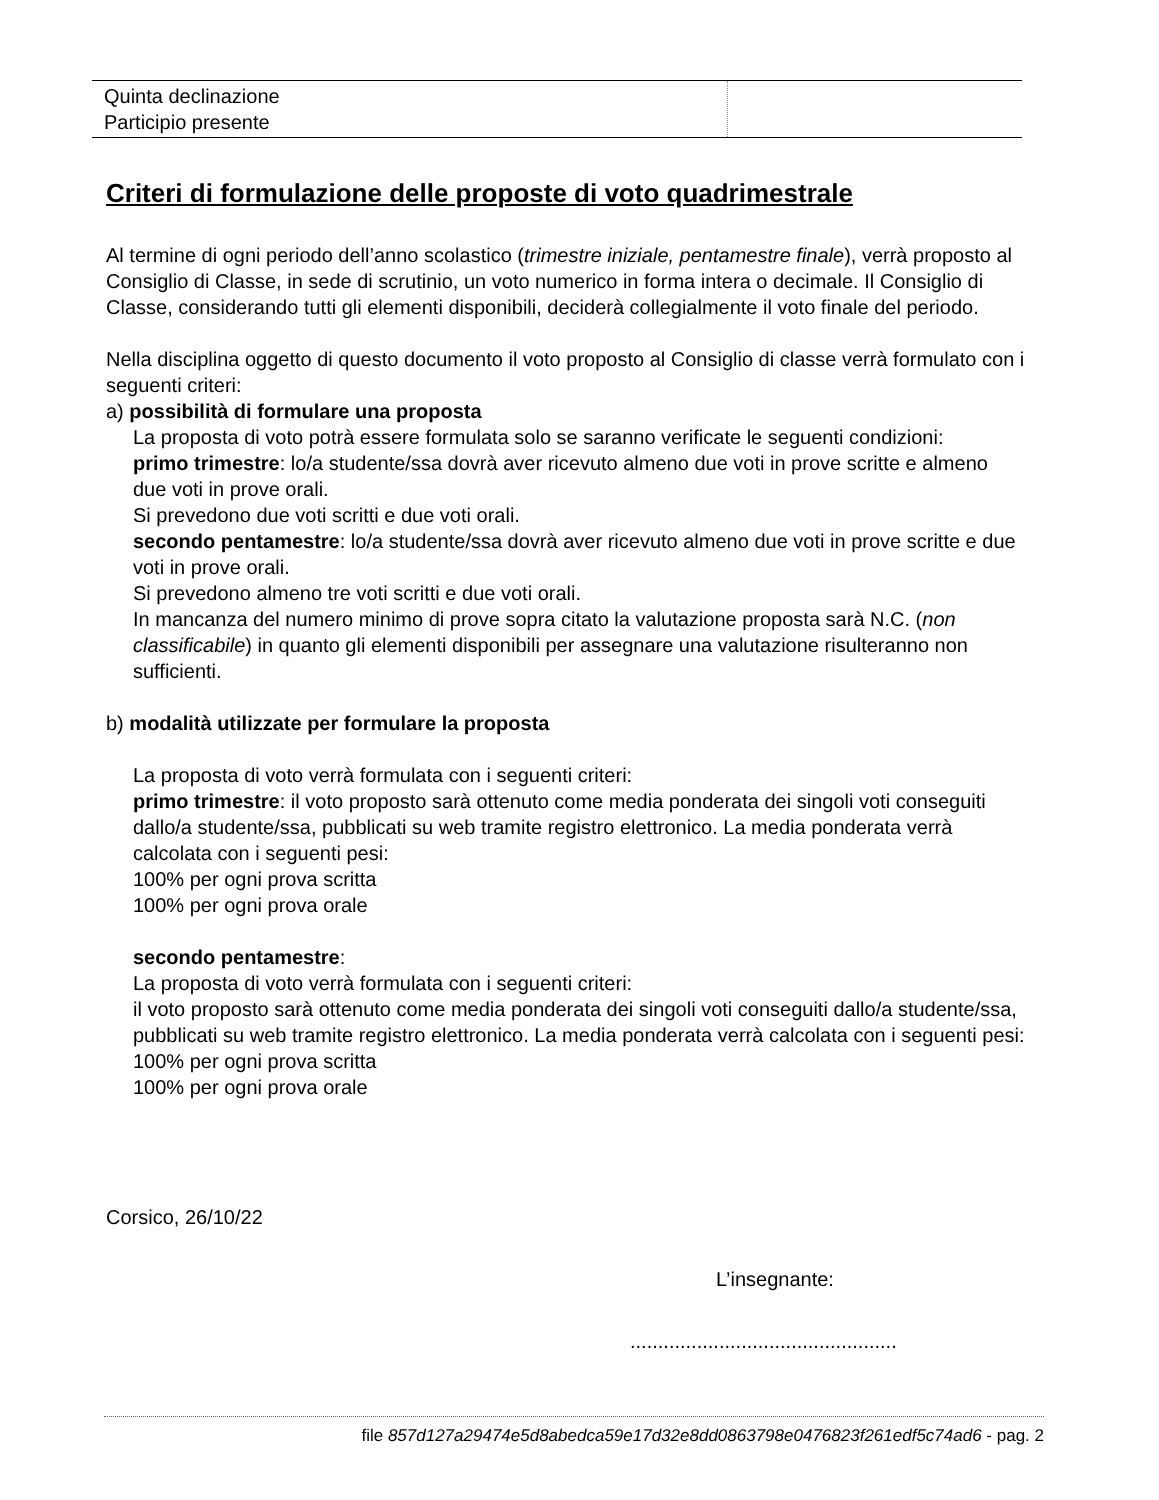| Quinta declinazione Participio presente | |
Criteri di formulazione delle proposte di voto quadrimestrale
Al termine di ogni periodo dell’anno scolastico (trimestre iniziale, pentamestre finale), verrà proposto al Consiglio di Classe, in sede di scrutinio, un voto numerico in forma intera o decimale. Il Consiglio di Classe, considerando tutti gli elementi disponibili, deciderà collegialmente il voto finale del periodo.
Nella disciplina oggetto di questo documento il voto proposto al Consiglio di classe verrà formulato con i seguenti criteri:
a) possibilità di formulare una proposta
La proposta di voto potrà essere formulata solo se saranno verificate le seguenti condizioni:
primo trimestre: lo/a studente/ssa dovrà aver ricevuto almeno due voti in prove scritte e almeno due voti in prove orali.
Si prevedono due voti scritti e due voti orali.
secondo pentamestre: lo/a studente/ssa dovrà aver ricevuto almeno due voti in prove scritte e due voti in prove orali.
Si prevedono almeno tre voti scritti e due voti orali.
In mancanza del numero minimo di prove sopra citato la valutazione proposta sarà N.C. (non classificabile) in quanto gli elementi disponibili per assegnare una valutazione risulteranno non sufficienti.
b) modalità utilizzate per formulare la proposta
La proposta di voto verrà formulata con i seguenti criteri:
primo trimestre: il voto proposto sarà ottenuto come media ponderata dei singoli voti conseguiti dallo/a studente/ssa, pubblicati su web tramite registro elettronico. La media ponderata verrà calcolata con i seguenti pesi:
100% per ogni prova scritta
100% per ogni prova orale
secondo pentamestre:
La proposta di voto verrà formulata con i seguenti criteri:
il voto proposto sarà ottenuto come media ponderata dei singoli voti conseguiti dallo/a studente/ssa, pubblicati su web tramite registro elettronico. La media ponderata verrà calcolata con i seguenti pesi:
100% per ogni prova scritta
100% per ogni prova orale
Corsico, 26/10/22
L’insegnante:
................................................
file 857d127a29474e5d8abedca59e17d32e8dd0863798e0476823f261edf5c74ad6 - pag. 2